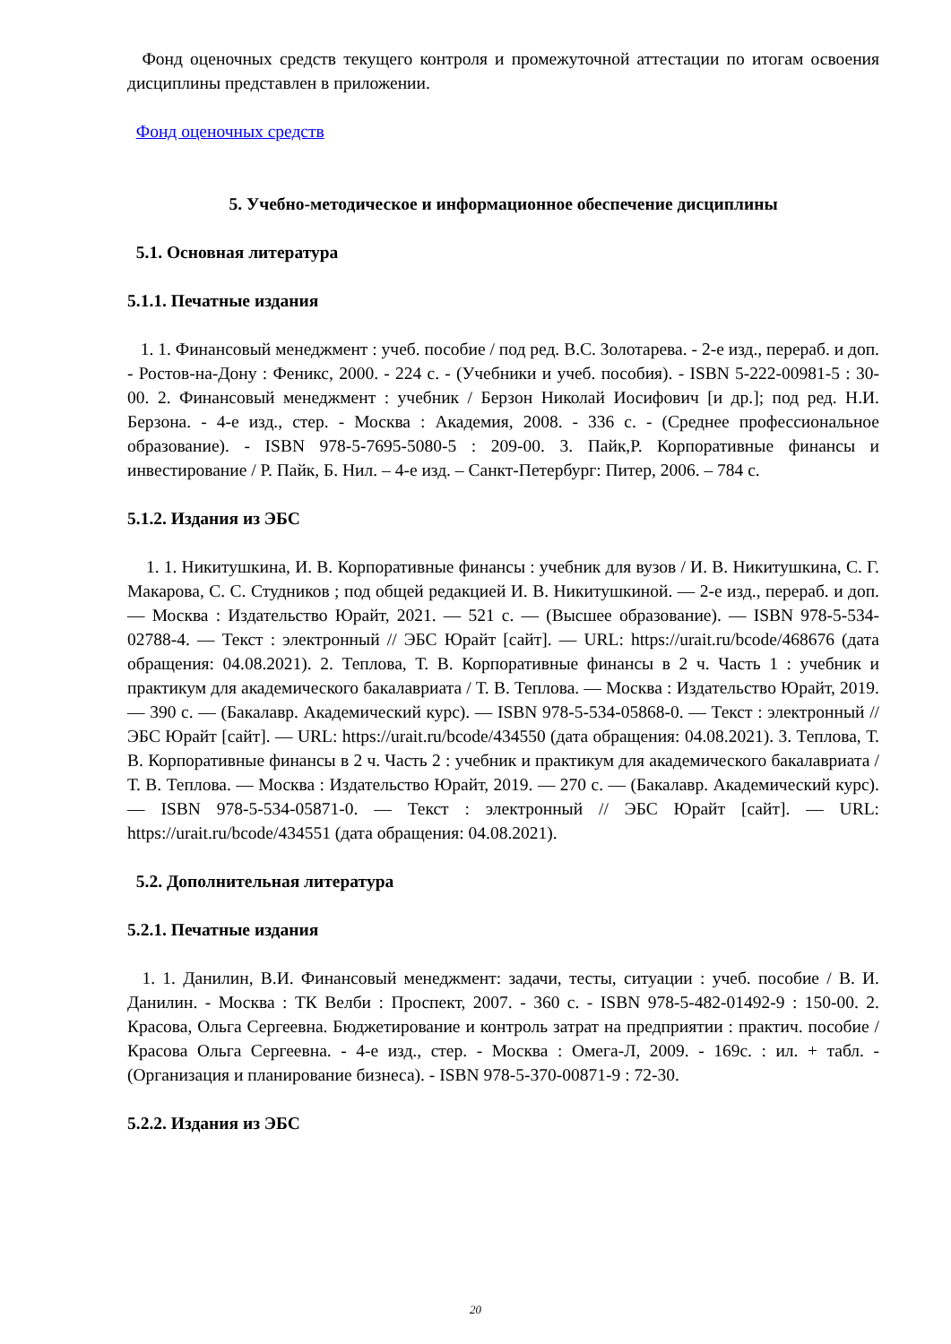Фонд оценочных средств текущего контроля и промежуточной аттестации по итогам освоения дисциплины представлен в приложении.
Фонд оценочных средств
5. Учебно-методическое и информационное обеспечение дисциплины
5.1. Основная литература
5.1.1. Печатные издания
1. 1. Финансовый менеджмент : учеб. пособие / под ред. В.С. Золотарева. - 2-е изд., перераб. и доп. - Ростов-на-Дону : Феникс, 2000. - 224 с. - (Учебники и учеб. пособия). - ISBN 5-222-00981-5 : 30-00. 2. Финансовый менеджмент : учебник / Берзон Николай Иосифович [и др.]; под ред. Н.И. Берзона. - 4-е изд., стер. - Москва : Академия, 2008. - 336 с. - (Среднее профессиональное образование). - ISBN 978-5-7695-5080-5 : 209-00. 3. Пайк,Р. Корпоративные финансы и инвестирование / Р. Пайк, Б. Нил. – 4-е изд. – Санкт-Петербург: Питер, 2006. – 784 с.
5.1.2. Издания из ЭБС
1. 1. Никитушкина, И. В. Корпоративные финансы : учебник для вузов / И. В. Никитушкина, С. Г. Макарова, С. С. Студников ; под общей редакцией И. В. Никитушкиной. — 2-е изд., перераб. и доп. — Москва : Издательство Юрайт, 2021. — 521 с. — (Высшее образование). — ISBN 978-5-534-02788-4. — Текст : электронный // ЭБС Юрайт [сайт]. — URL: https://urait.ru/bcode/468676 (дата обращения: 04.08.2021). 2. Теплова, Т. В. Корпоративные финансы в 2 ч. Часть 1 : учебник и практикум для академического бакалавриата / Т. В. Теплова. — Москва : Издательство Юрайт, 2019. — 390 с. — (Бакалавр. Академический курс). — ISBN 978-5-534-05868-0. — Текст : электронный // ЭБС Юрайт [сайт]. — URL: https://urait.ru/bcode/434550 (дата обращения: 04.08.2021). 3. Теплова, Т. В. Корпоративные финансы в 2 ч. Часть 2 : учебник и практикум для академического бакалавриата / Т. В. Теплова. — Москва : Издательство Юрайт, 2019. — 270 с. — (Бакалавр. Академический курс). — ISBN 978-5-534-05871-0. — Текст : электронный // ЭБС Юрайт [сайт]. — URL: https://urait.ru/bcode/434551 (дата обращения: 04.08.2021).
5.2. Дополнительная литература
5.2.1. Печатные издания
1. 1. Данилин, В.И. Финансовый менеджмент: задачи, тесты, ситуации : учеб. пособие / В. И. Данилин. - Москва : ТК Велби : Проспект, 2007. - 360 с. - ISBN 978-5-482-01492-9 : 150-00. 2. Красова, Ольга Сергеевна. Бюджетирование и контроль затрат на предприятии : практич. пособие / Красова Ольга Сергеевна. - 4-е изд., стер. - Москва : Омега-Л, 2009. - 169с. : ил. + табл. - (Организация и планирование бизнеса). - ISBN 978-5-370-00871-9 : 72-30.
5.2.2. Издания из ЭБС
20